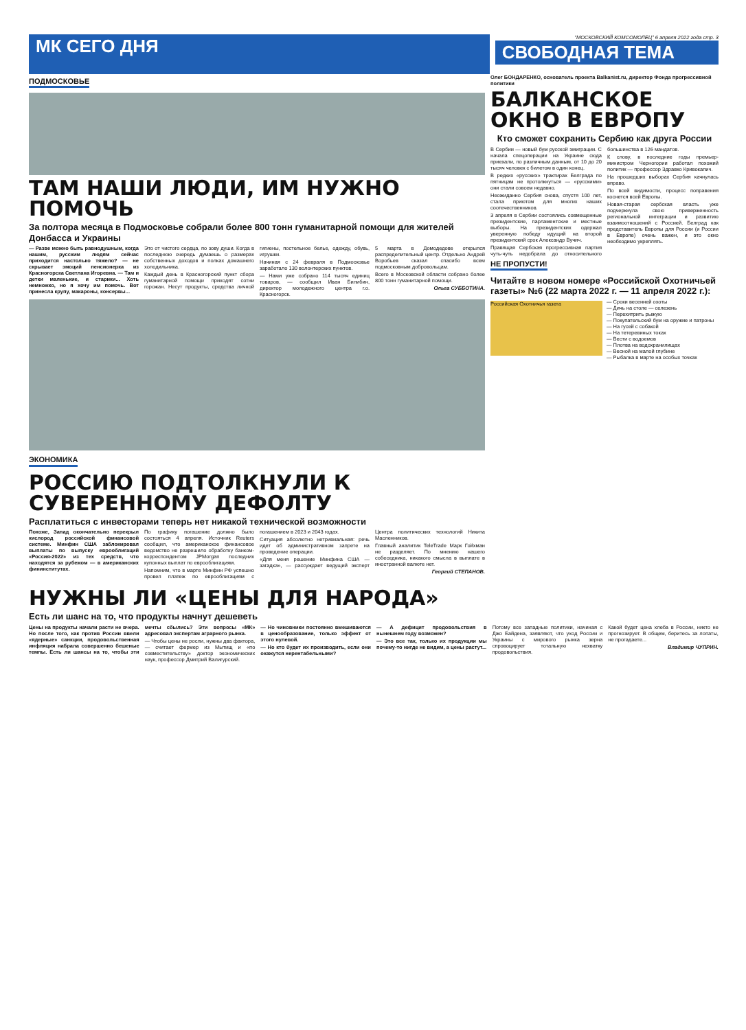МК СЕГО ДНЯ
“МОСКОВСКИЙ КОМСОМОЛЕЦ” 6 апреля 2022 года стр. 3
СВОБОДНАЯ ТЕМА
ПОДМОСКОВЬЕ
ТАМ НАШИ ЛЮДИ, ИМ НУЖНО ПОМОЧЬ
За полтора месяца в Подмосковье собрали более 800 тонн гуманитарной помощи для жителей Донбасса и Украины
— Разве можно быть равнодушным, когда нашим, русским людям сейчас приходится настолько тяжело? — не скрывает эмоций пенсионерка из Красногорска Светлана Игоревна. — Там и детки маленькие, и старики... Хоть немножко, но я хочу им помочь. Вот принесла крупу, макароны, консервы...
Это от чистого сердца, по зову души. Когда в последнюю очередь думаешь о размерах собственных доходов и полках домашнего холодильника.
Каждый день в Красногорский пункт сбора гуманитарной помощи приходят сотни горожан. Несут продукты, средства личной гигиены, постельное белье, одежду, обувь, игрушки.
Начиная с 24 февраля в Подмосковье заработало 130 волонтерских пунктов.
— Нами уже собрано 114 тысяч единиц товаров, — сообщил Иван Билибин, директор молодежного центра г.о. Красногорск.
5 марта в Домодедове открылся распределительный центр. Отдельно Андрей Воробьев сказал спасибо всем подмосковным добровольцам.
Всего в Московской области собрано более 800 тонн гуманитарной помощи.
Ольга СУББОТИНА.
ЭКОНОМИКА
РОССИЮ ПОДТОЛКНУЛИ К СУВЕРЕННОМУ ДЕФОЛТУ
Расплатиться с инвесторами теперь нет никакой технической возможности
Похоже, Запад окончательно перекрыл кислород российской финансовой системе. Минфин США заблокировал выплаты по выпуску еврооблигаций «Россия-2022» из тех средств, что находятся за рубежом — в американских фининститутах.
По графику погашение должно было состояться 4 апреля. Источник Reuters сообщил, что американское финансовое ведомство не разрешило обработку банком-корреспондентом JPMorgan последних купонных выплат по еврооблигациям.
Напомним, что в марте Минфин РФ успешно провел платеж по еврооблигациям с погашением в 2023 и 2043 годах.
Ситуация абсолютно нетривиальная: речь идет об административном запрете на проведение операции.
«Для меня решение Минфина США — загадка», — рассуждает ведущий эксперт Центра политических технологий Никита Масленников.
Главный аналитик TeleTrade Марк Гойхман не разделяет. По мнению нашего собеседника, никакого смысла в выплате в иностранной валюте нет.
Георгий СТЕПАНОВ.
Олег БОНДАРЕНКО, основатель проекта Balkanist.ru, директор Фонда прогрессивной политики
БАЛКАНСКОЕ ОКНО В ЕВРОПУ
Кто сможет сохранить Сербию как друга России
В Сербии — новый бум русской эмиграции. С начала спецоперации на Украине сюда приехали, по различным данным, от 10 до 20 тысяч человек с билетом в один конец.
В редких «русских» трактирах Белграда по пятницам не протолкнуться — «русскими» они стали совсем недавно.
Неожиданно Сербия снова, спустя 100 лет, стала приютом для многих наших соотечественников.
3 апреля в Сербии состоялись совмещенные президентские, парламентские и местные выборы. На президентских одержал уверенную победу идущий на второй президентский срок Александр Вучич.
Правящая Сербская прогрессивная партия чуть-чуть недобрала до относительного большинства в 126 мандатов.
К слову, в последние годы премьер-министром Черногории работал похожий политик — профессор Здравко Кривокапич.
На прошедших выборах Сербия качнулась вправо.
По всей видимости, процесс поправения коснется всей Европы.
Новая-старая сербская власть уже подчеркнула свою приверженность региональной интеграции и развитию взаимоотношений с Россией. Белград как представитель Европы для России (и России в Европе) очень важен, и это окно необходимо укреплять.
НЕ ПРОПУСТИ!
Читайте в новом номере «Российской Охотничьей газеты» №6 (22 марта 2022 г. — 11 апреля 2022 г.):
Российская Охотничья газета
— Сроки весенней охоты
— Дичь на столе — селезень
— Перехитрить рыжую
— Покупательский бум на оружие и патроны
— На гусей с собакой
— На тетеревиных токах
— Вести с водоемов
— Плотва на водохранилищах
— Весной на малой глубине
— Рыбалка в марте на особых точках
НУЖНЫ ЛИ «ЦЕНЫ ДЛЯ НАРОДА»
Есть ли шанс на то, что продукты начнут дешеветь
Цены на продукты начали расти не вчера. Но после того, как против России ввели «ядерные» санкции, продовольственная инфляция набрала совершенно бешеные темпы. Есть ли шансы на то, чтобы эти мечты сбылись? Эти вопросы «МК» адресовал экспертам аграрного рынка.
— Чтобы цены не росли, нужны два фактора, — считает фермер из Мытищ и «по совместительству» доктор экономических наук, профессор Дмитрий Валигурский.
— Но чиновники постоянно вмешиваются в ценообразование, только эффект от этого нулевой.
— Но кто будет их производить, если они окажутся нерентабельными?
— А дефицит продовольствия в нынешнем году возможен?
— Это все так, только их продукции мы почему-то нигде не видим, а цены растут...
Потому все западные политики, начиная с Джо Байдена, заявляют, что уход России и Украины с мирового рынка зерна спровоцирует тотальную нехватку продовольствия.
Какой будет цена хлеба в России, никто не прогнозирует. В общем, беритесь за лопаты, не прогадаете...
Владимир ЧУПРИН.